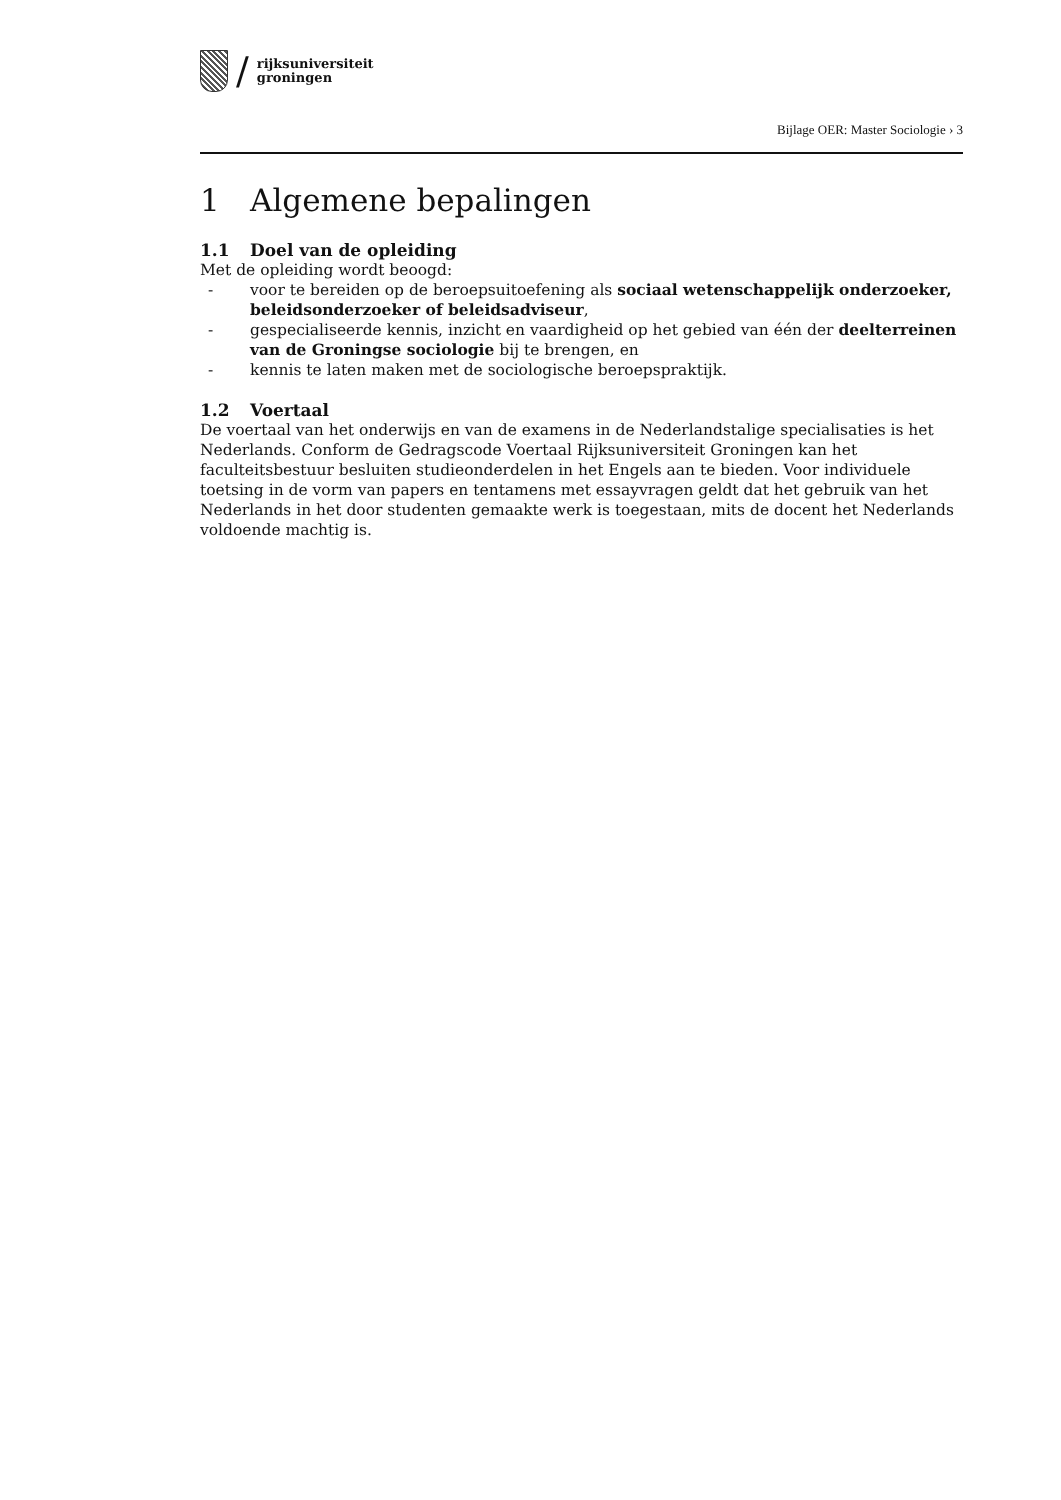/
rijksuniversiteit
groningen
Bijlage OER: Master Sociologie › 3
1 Algemene bepalingen
1.1 Doel van de opleiding
Met de opleiding wordt beoogd:
- voor te bereiden op de beroepsuitoefening als sociaal wetenschappelijk onderzoeker, beleidsonderzoeker of beleidsadviseur,
- gespecialiseerde kennis, inzicht en vaardigheid op het gebied van één der deelterreinen van de Groningse sociologie bij te brengen, en
- kennis te laten maken met de sociologische beroepspraktijk.
1.2 Voertaal
De voertaal van het onderwijs en van de examens in de Nederlandstalige specialisaties is het Nederlands. Conform de Gedragscode Voertaal Rijksuniversiteit Groningen kan het faculteitsbestuur besluiten studieonderdelen in het Engels aan te bieden. Voor individuele toetsing in de vorm van papers en tentamens met essayvragen geldt dat het gebruik van het Nederlands in het door studenten gemaakte werk is toegestaan, mits de docent het Nederlands voldoende machtig is.